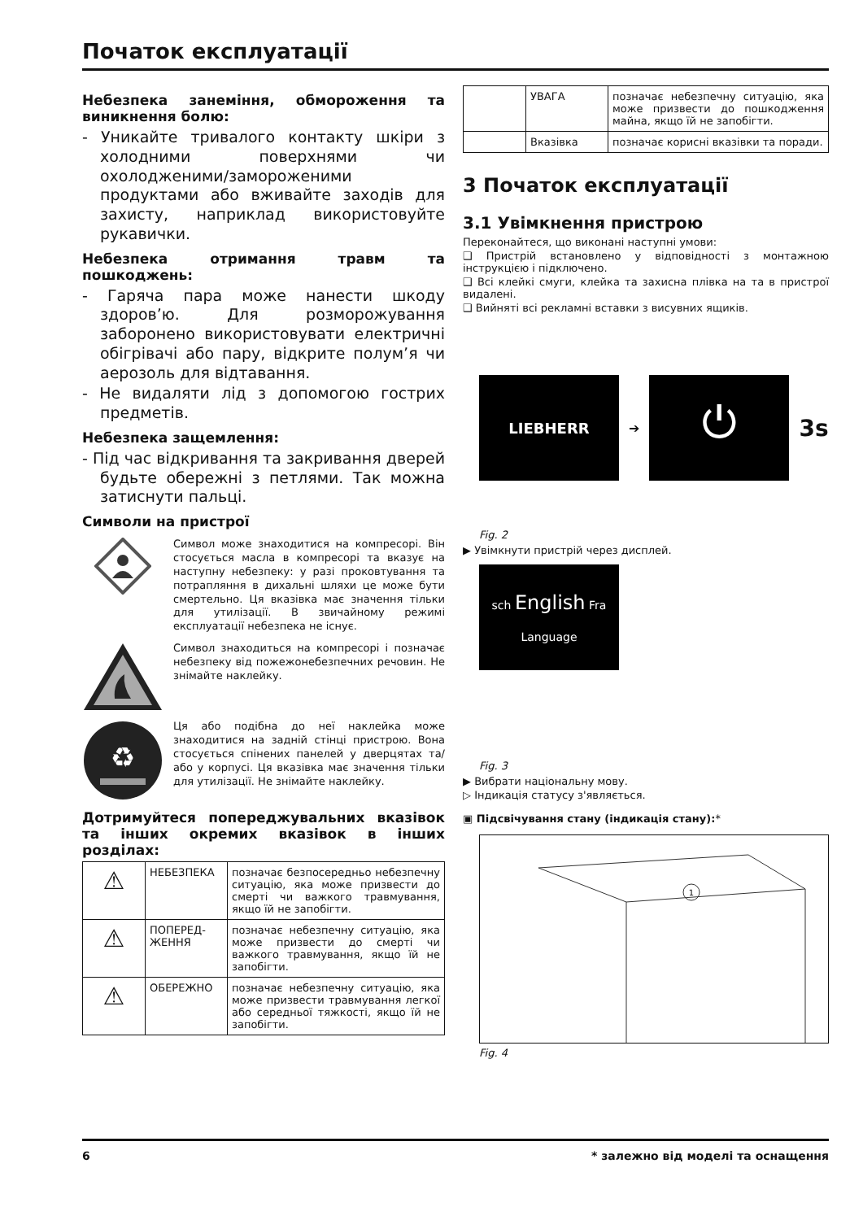Початок експлуатації
Небезпека занеміння, обмороження та виникнення болю:
- Уникайте тривалого контакту шкіри з холодними поверхнями чи охолодженими/замороженими продуктами або вживайте заходів для захисту, наприклад використовуйте рукавички.
Небезпека отримання травм та пошкоджень:
- Гаряча пара може нанести шкоду здоров’ю. Для розморожування заборонено використовувати електричні обігрівачі або пару, відкрите полум’я чи аерозоль для відтавання.
- Не видаляти лід з допомогою гострих предметів.
Небезпека защемлення:
- Під час відкривання та закривання дверей будьте обережні з петлями. Так можна затиснути пальці.
Символи на пристрої
Символ може знаходитися на компресорі. Він стосується масла в компресорі та вказує на наступну небезпеку: у разі проковтування та потрапляння в дихальні шляхи це може бути смертельно. Ця вказівка має значення тільки для утилізації. В звичайному режимі експлуатації небезпека не існує.
Символ знаходиться на компресорі і позначає небезпеку від пожежонебезпечних речовин. Не знімайте наклейку.
♻
Ця або подібна до неї наклейка може знаходитися на задній стінці пристрою. Вона стосується спінених панелей у дверцятах та/або у корпусі. Ця вказівка має значення тільки для утилізації. Не знімайте наклейку.
Дотримуйтеся попереджувальних вказівок та інших окремих вказівок в інших розділах:
| ⚠ | НЕБЕЗПЕКА | позначає безпосередньо небезпечну ситуацію, яка може призвести до смерті чи важкого травмування, якщо їй не запобігти. |
| ⚠ | ПОПЕРЕД-ЖЕННЯ | позначає небезпечну ситуацію, яка може призвести до смерті чи важкого травмування, якщо їй не запобігти. |
| ⚠ | ОБЕРЕЖНО | позначає небезпечну ситуацію, яка може призвести травмування легкої або середньої тяжкості, якщо їй не запобігти. |
| | УВАГА | позначає небезпечну ситуацію, яка може призвести до пошкодження майна, якщо їй не запобігти. |
| | Вказівка | позначає корисні вказівки та поради. |
3 Початок експлуатації
3.1 Увімкнення пристрою
Переконайтеся, що виконані наступні умови:
❑ Пристрій встановлено у відповідності з монтажною інструкцією і підключено.
❑ Всі клейкі смуги, клейка та захисна плівка на та в пристрої видалені.
❑ Вийняті всі рекламні вставки з висувних ящиків.
LIEBHERR
➔
⏻
3s
Fig. 2
▶ Увімкнути пристрій через дисплей.
sch English Fra
Language
Fig. 3
▶ Вибрати національну мову.
▷ Індикація статусу з'являється.
▣ Підсвічування стану (індикація стану):*
1
Fig. 4
6 * залежно від моделі та оснащення